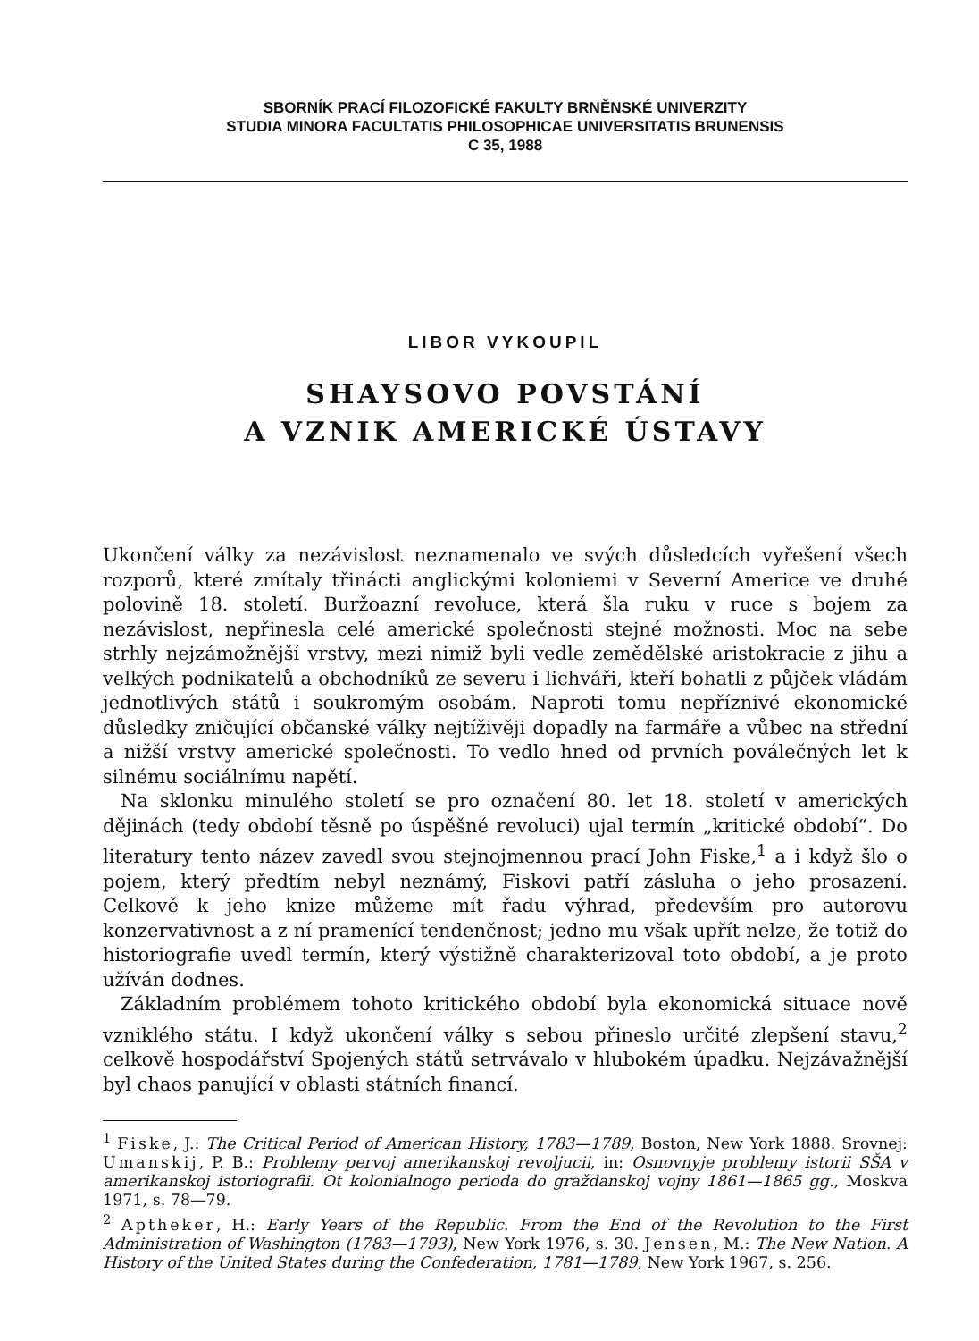SBORNÍK PRACÍ FILOZOFICKÉ FAKULTY BRNĚNSKÉ UNIVERZITY
STUDIA MINORA FACULTATIS PHILOSOPHICAE UNIVERSITATIS BRUNENSIS
C 35, 1988
LIBOR VYKOUPIL
SHAYSOVO POVSTÁNÍ
A VZNIK AMERICKÉ ÚSTAVY
Ukončení války za nezávislost neznamenalo ve svých důsledcích vyřešení všech rozporů, které zmítaly třinácti anglickými koloniemi v Severní Americe ve druhé polovině 18. století. Buržoazní revoluce, která šla ruku v ruce s bojem za nezávislost, nepřinesla celé americké společnosti stejné možnosti. Moc na sebe strhly nejzámožnější vrstvy, mezi nimiž byli vedle zemědělské aristokracie z jihu a velkých podnikatelů a obchodníků ze severu i lichváři, kteří bohatli z půjček vládám jednotlivých států i soukromým osobám. Naproti tomu nepříznivé ekonomické důsledky zničující občanské války nejtíživěji dopadly na farmáře a vůbec na střední a nižší vrstvy americké společnosti. To vedlo hned od prvních poválečných let k silnému sociálnímu napětí.
Na sklonku minulého století se pro označení 80. let 18. století v amerických dějinách (tedy období těsně po úspěšné revoluci) ujal termín „kritické období“. Do literatury tento název zavedl svou stejnojmennou prací John Fiske,<sup>1</sup> a i když šlo o pojem, který předtím nebyl neznámý, Fiskovi patří zásluha o jeho prosazení. Celkově k jeho knize můžeme mít řadu výhrad, především pro autorovu konzervativnost a z ní pramenící tendenčnost; jedno mu však upřít nelze, že totiž do historiografie uvedl termín, který výstižně charakterizoval toto období, a je proto užíván dodnes.
Základním problémem tohoto kritického období byla ekonomická situace nově vzniklého státu. I když ukončení války s sebou přineslo určité zlepšení stavu,<sup>2</sup> celkově hospodářství Spojených států setrvávalo v hlubokém úpadku. Nejzávažnější byl chaos panující v oblasti státních financí.
<sup>1</sup> Fiske, J.: The Critical Period of American History, 1783—1789, Boston, New York 1888. Srovnej: Umanskij, P. B.: Problemy pervoj amerikanskoj revoljucii, in: Osnovnyje problemy istorii SŠA v amerikanskoj istoriografii. Ot kolonialnogo perioda do graždanskoj vojny 1861—1865 gg., Moskva 1971, s. 78—79.
<sup>2</sup> Aptheker, H.: Early Years of the Republic. From the End of the Revolution to the First Administration of Washington (1783—1793), New York 1976, s. 30. Jensen, M.: The New Nation. A History of the United States during the Confederation, 1781—1789, New York 1967, s. 256.